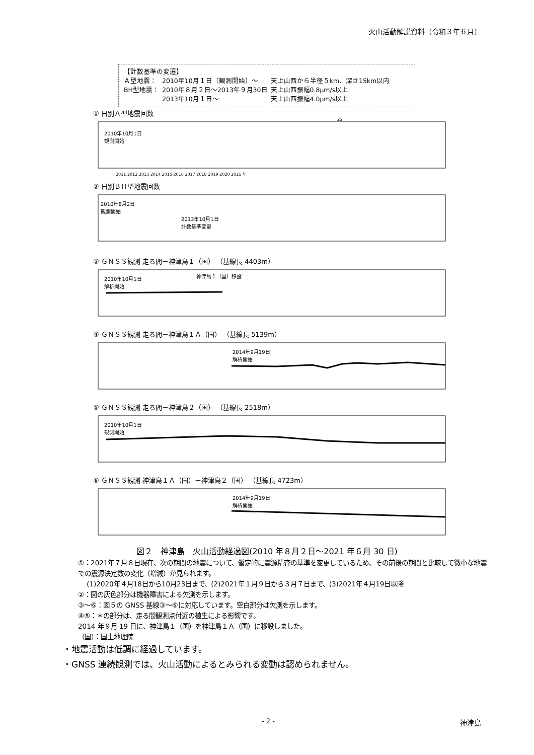火山活動解説資料（令和３年６月）
【計数基準の変遷】
| Ａ型地震： | 2010年10月１日（観測開始）～ | 天上山西から半径５km、深さ15km以内 |
| BH型地震： | 2010年８月２日～2013年９月30日 | 天上山西振幅0.8μm/s以上 |
| | 2013年10月１日～ | 天上山西振幅4.0μm/s以上 |
① 日別Ａ型地震回数
2010年10月1日
観測開始
25
2011 2012 2013 2014 2015 2016 2017 2018 2019 2020 2021 年
② 日別ＢＨ型地震回数
2010年8月2日
観測開始
2013年10月1日
計数基準変更
③ ＧＮＳＳ観測 走る間－神津島１（国） （基線長 4403m）
2010年10月1日
解析開始
神津島１（国）移設
④ ＧＮＳＳ観測 走る間－神津島１Ａ（国） （基線長 5139m）
2014年9月19日
解析開始
⑤ ＧＮＳＳ観測 走る間－神津島２（国） （基線長 2518m）
2010年10月1日
観測開始
⑥ ＧＮＳＳ観測 神津島１Ａ（国）－神津島２（国） （基線長 4723m）
2014年9月19日
解析開始
図２　神津島　火山活動経過図(2010 年８月２日～2021 年６月 30 日)
①：2021年７月８日現在、次の期間の地震について、暫定的に震源精査の基準を変更しているため、その前後の期間と比較して微小な地震での震源決定数の変化（増減）が見られます。
(1)2020年４月18日から10月23日まで、(2)2021年１月９日から３月７日まで、(3)2021年４月19日以降
②：図の灰色部分は機器障害による欠測を示します。
③～⑥：図５の GNSS 基線③～⑥に対応しています。空白部分は欠測を示します。
④⑤：＊の部分は、走る間観測点付近の植生による影響です。
2014 年９月 19 日に、神津島１（国）を神津島１Ａ（国）に移設しました。
（国）：国土地理院
・地震活動は低調に経過しています。
・GNSS 連続観測では、火山活動によるとみられる変動は認められません。
- 2 - 神津島